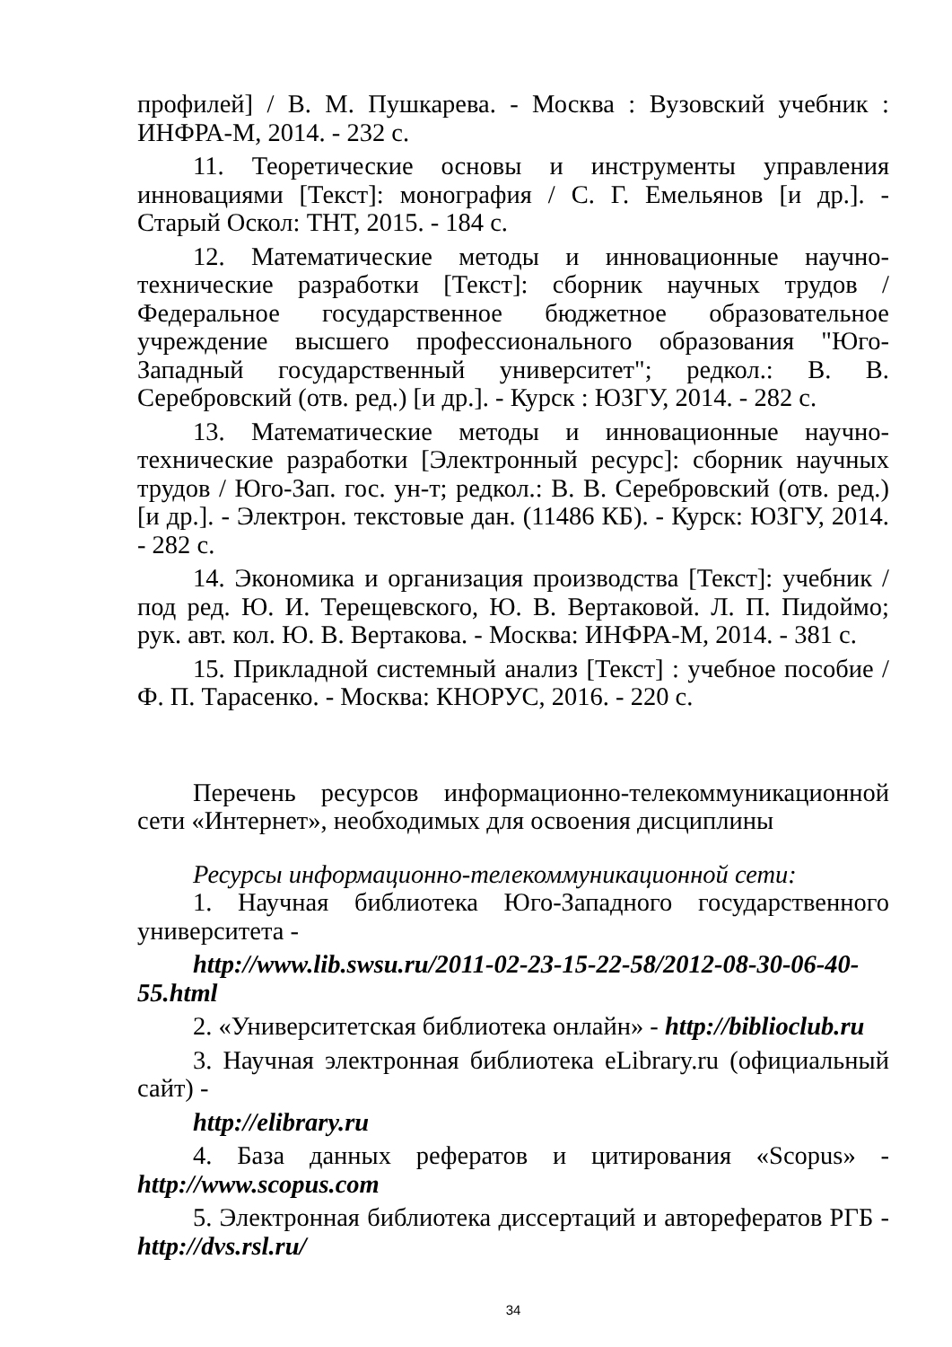профилей] / В. М. Пушкарева. - Москва : Вузовский учебник : ИНФРА-М, 2014. - 232 с.
11. Теоретические основы и инструменты управления инновациями [Текст]: монография / С. Г. Емельянов [и др.]. - Старый Оскол: ТНТ, 2015. - 184 с.
12. Математические методы и инновационные научно-технические разработки [Текст]: сборник научных трудов / Федеральное государственное бюджетное образовательное учреждение высшего профессионального образования "Юго-Западный государственный университет"; редкол.: В. В. Серебровский (отв. ред.) [и др.]. - Курск : ЮЗГУ, 2014. - 282 с.
13. Математические методы и инновационные научно-технические разработки [Электронный ресурс]: сборник научных трудов / Юго-Зап. гос. ун-т; редкол.: В. В. Серебровский (отв. ред.) [и др.]. - Электрон. текстовые дан. (11486 КБ). - Курск: ЮЗГУ, 2014. - 282 с.
14. Экономика и организация производства [Текст]: учебник / под ред. Ю. И. Терещевского, Ю. В. Вертаковой. Л. П. Пидоймо; рук. авт. кол. Ю. В. Вертакова. - Москва: ИНФРА-М, 2014. - 381 с.
15. Прикладной системный анализ [Текст] : учебное пособие / Ф. П. Тарасенко. - Москва: КНОРУС, 2016. - 220 с.
Перечень ресурсов информационно-телекоммуникационной сети «Интернет», необходимых для освоения дисциплины
Ресурсы информационно-телекоммуникационной сети:
1. Научная библиотека Юго-Западного государственного университета -
http://www.lib.swsu.ru/2011-02-23-15-22-58/2012-08-30-06-40-55.html
2. «Университетская библиотека онлайн» - http://biblioclub.ru
3. Научная электронная библиотека eLibrary.ru (официальный сайт) -
http://elibrary.ru
4. База данных рефератов и цитирования «Scopus» - http://www.scopus.com
5. Электронная библиотека диссертаций и авторефератов РГБ - http://dvs.rsl.ru/
34